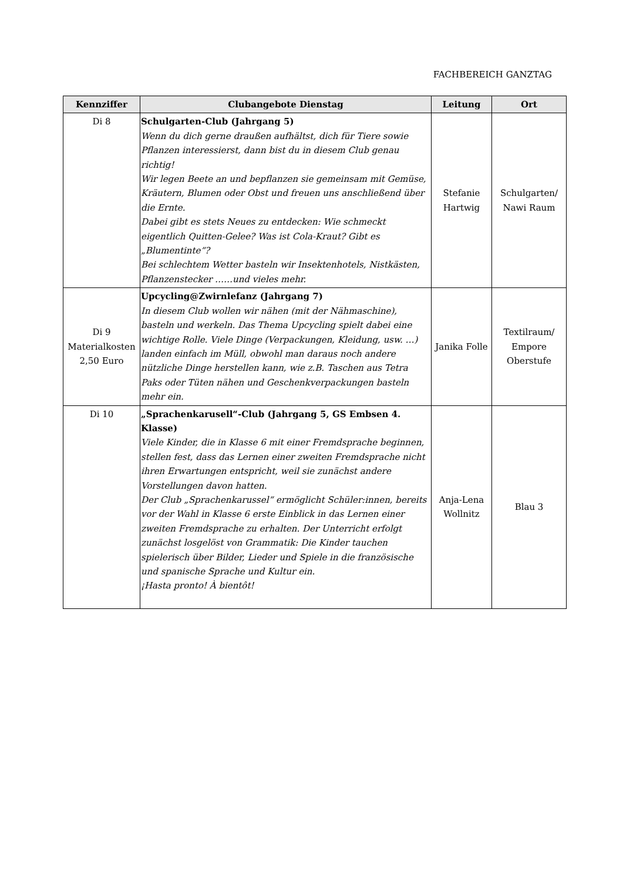FACHBEREICH GANZTAG
| Kennziffer | Clubangebote Dienstag | Leitung | Ort |
| --- | --- | --- | --- |
| Di 8 | Schulgarten-Club (Jahrgang 5) Wenn du dich gerne draußen aufhältst, dich für Tiere sowie Pflanzen interessierst, dann bist du in diesem Club genau richtig! Wir legen Beete an und bepflanzen sie gemeinsam mit Gemüse, Kräutern, Blumen oder Obst und freuen uns anschließend über die Ernte. Dabei gibt es stets Neues zu entdecken: Wie schmeckt eigentlich Quitten-Gelee? Was ist Cola-Kraut? Gibt es „Blumentinte“? Bei schlechtem Wetter basteln wir Insektenhotels, Nistkästen, Pflanzenstecker ……und vieles mehr. | Stefanie Hartwig | Schulgarten/ Nawi Raum |
| Di 9 Materialkosten 2,50 Euro | Upcycling@Zwirnlefanz (Jahrgang 7) In diesem Club wollen wir nähen (mit der Nähmaschine), basteln und werkeln. Das Thema Upcycling spielt dabei eine wichtige Rolle. Viele Dinge (Verpackungen, Kleidung, usw. …) landen einfach im Müll, obwohl man daraus noch andere nützliche Dinge herstellen kann, wie z.B. Taschen aus Tetra Paks oder Tüten nähen und Geschenkverpackungen basteln mehr ein. | Janika Folle | Textilraum/ Empore Oberstufe |
| Di 10 | „Sprachenkarusell“-Club (Jahrgang 5, GS Embsen 4. Klasse) Viele Kinder, die in Klasse 6 mit einer Fremdsprache beginnen, stellen fest, dass das Lernen einer zweiten Fremdsprache nicht ihren Erwartungen entspricht, weil sie zunächst andere Vorstellungen davon hatten. Der Club „Sprachenkarussel“ ermöglicht Schüler:innen, bereits vor der Wahl in Klasse 6 erste Einblick in das Lernen einer zweiten Fremdsprache zu erhalten. Der Unterricht erfolgt zunächst losgelöst von Grammatik: Die Kinder tauchen spielerisch über Bilder, Lieder und Spiele in die französische und spanische Sprache und Kultur ein. ¡Hasta pronto! À bientôt! | Anja-Lena Wollnitz | Blau 3 |